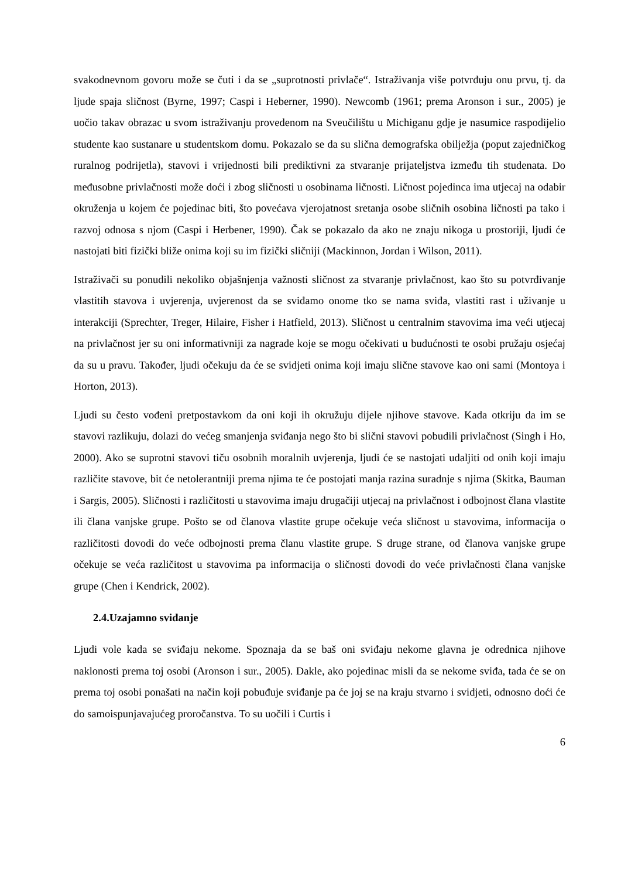svakodnevnom govoru može se čuti i da se „suprotnosti privlače“. Istraživanja više potvrđuju onu prvu, tj. da ljude spaja sličnost (Byrne, 1997; Caspi i Heberner, 1990). Newcomb (1961; prema Aronson i sur., 2005) je uočio takav obrazac u svom istraživanju provedenom na Sveučilištu u Michiganu gdje je nasumice raspodijelio studente kao sustanare u studentskom domu. Pokazalo se da su slična demografska obilježja (poput zajedničkog ruralnog podrijetla), stavovi i vrijednosti bili prediktivni za stvaranje prijateljstva između tih studenata. Do međusobne privlačnosti može doći i zbog sličnosti u osobinama ličnosti. Ličnost pojedinca ima utjecaj na odabir okruženja u kojem će pojedinac biti, što povećava vjerojatnost sretanja osobe sličnih osobina ličnosti pa tako i razvoj odnosa s njom (Caspi i Herbener, 1990). Čak se pokazalo da ako ne znaju nikoga u prostoriji, ljudi će nastojati biti fizički bliže onima koji su im fizički sličniji (Mackinnon, Jordan i Wilson, 2011).
Istraživači su ponudili nekoliko objašnjenja važnosti sličnost za stvaranje privlačnost, kao što su potvrđivanje vlastitih stavova i uvjerenja, uvjerenost da se sviđamo onome tko se nama sviđa, vlastiti rast i uživanje u interakciji (Sprechter, Treger, Hilaire, Fisher i Hatfield, 2013). Sličnost u centralnim stavovima ima veći utjecaj na privlačnost jer su oni informativniji za nagrade koje se mogu očekivati u budućnosti te osobi pružaju osjećaj da su u pravu. Također, ljudi očekuju da će se svidjeti onima koji imaju slične stavove kao oni sami (Montoya i Horton, 2013).
Ljudi su često vođeni pretpostavkom da oni koji ih okružuju dijele njihove stavove. Kada otkriju da im se stavovi razlikuju, dolazi do većeg smanjenja sviđanja nego što bi slični stavovi pobudili privlačnost (Singh i Ho, 2000). Ako se suprotni stavovi tiču osobnih moralnih uvjerenja, ljudi će se nastojati udaljiti od onih koji imaju različite stavove, bit će netolerantniji prema njima te će postojati manja razina suradnje s njima (Skitka, Bauman i Sargis, 2005). Sličnosti i različitosti u stavovima imaju drugačiji utjecaj na privlačnost i odbojnost člana vlastite ili člana vanjske grupe. Pošto se od članova vlastite grupe očekuje veća sličnost u stavovima, informacija o različitosti dovodi do veće odbojnosti prema članu vlastite grupe. S druge strane, od članova vanjske grupe očekuje se veća različitost u stavovima pa informacija o sličnosti dovodi do veće privlačnosti člana vanjske grupe (Chen i Kendrick, 2002).
2.4.Uzajamno sviđanje
Ljudi vole kada se sviđaju nekome. Spoznaja da se baš oni sviđaju nekome glavna je odrednica njihove naklonosti prema toj osobi (Aronson i sur., 2005). Dakle, ako pojedinac misli da se nekome sviđa, tada će se on prema toj osobi ponašati na način koji pobuđuje sviđanje pa će joj se na kraju stvarno i svidjeti, odnosno doći će do samoispunjavajućeg proročanstva. To su uočili i Curtis i
6